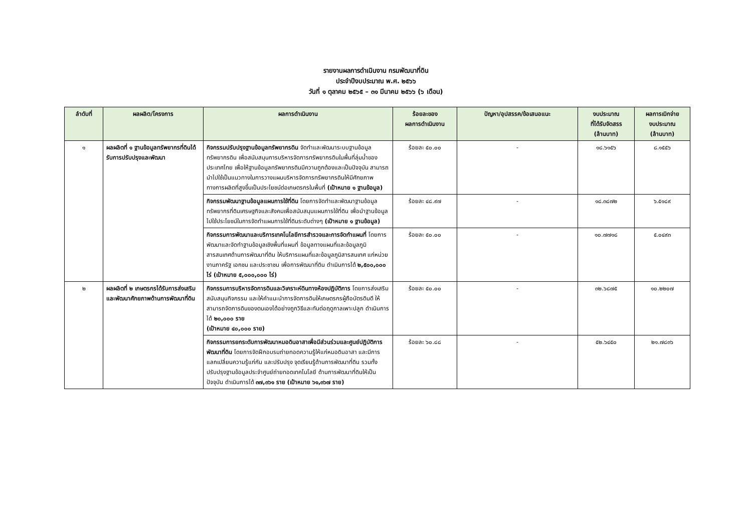รายงานผลการดำเนินงาน กรมพัฒนาที่ดิน
ประจำปีงบประมาณ พ.ศ. ๒๕๖๖
วันที่ ๑ ตุลาคม ๒๕๖๕ – ๓๑ มีนาคม ๒๕๖๖ (๖ เดือน)
| ลำดับที่ | ผลผลิต/โครงการ | ผลการดำเนินงาน | ร้อยละของ ผลการดำเนินงาน | ปัญหา/อุปสรรค/ข้อเสนอแนะ | งบประมาณ ที่ได้รับจัดสรร (ล้านบาท) | ผลการเบิกจ่าย งบประมาณ (ล้านบาท) |
| --- | --- | --- | --- | --- | --- | --- |
| ๑ | ผลผลิตที่ ๑ ฐานข้อมูลทรัพยากรที่ดินได้รับการปรับปรุงและพัฒนา | กิจกรรมปรับปรุงฐานข้อมูลทรัพยากรดิน จัดทำและพัฒนาระบบฐานข้อมูลทรัพยากรดิน เพื่อสนับสนุนการบริหารจัดการทรัพยากรดินในพื้นที่ลุ่มน้ำของประเทศไทย เพื่อให้ฐานข้อมูลทรัพยากรดินมีความถูกต้องและเป็นปัจจุบัน สามารถนำไปใช้เป็นแนวทางในการวางแผนบริหารจัดการทรัพยากรดินให้มีศักยภาพทางการผลิตที่สูงขึ้นเป็นประโยชน์ต่อเกษตรกรในพื้นที่ (เป้าหมาย ๑ ฐานข้อมูล) | ร้อยละ ๕๐.๐๐ | - | ๑๘.๖๑๕๖ | ๘.๑๕๕๖ |
| | | กิจกรรมพัฒนาฐานข้อมูลแผนการใช้ที่ดิน โดยการจัดทำและพัฒนาฐานข้อมูลทรัพยากรที่ดินเศรษฐกิจและสังคมเพื่อสนับสนุนแผนการใช้ที่ดิน เพื่อนำฐานข้อมูลไปใช้ประโยชน์ในการจัดทำแผนการใช้ที่ดินระดับต่างๆ (เป้าหมาย ๑ ฐานข้อมูล) | ร้อยละ ๔๘.๙๗ | - | ๑๘.๓๘๗๒ | ๖.๕๑๘๙ |
| | | กิจกรรมการพัฒนาและบริการเทคโนโลยีการสำรวจและการจัดทำแผนที่ โดยการพัฒนาและจัดทำฐานข้อมูลเชิงพื้นที่แผนที่ ข้อมูลทางแผนที่และข้อมูลภูมิสารสนเทศด้านการพัฒนาที่ดิน ให้บริการแผนที่และข้อมูลภูมิสารสนเทศ แก่หน่วยงานภาครัฐ เอกชน และประชาชน เพื่อการพัฒนาที่ดิน ดำเนินการได้ ๒,๕๐๐,๐๐๐ ไร่ (เป้าหมาย ๕,๐๐๐,๐๐๐ ไร่) | ร้อยละ ๕๐.๐๐ | - | ๑๐.๗๗๑๘ | ๕.๐๔๙๓ |
| ๒ | ผลผลิตที่ ๒ เกษตรกรได้รับการส่งเสริมและพัฒนาศักยภาพด้านการพัฒนาที่ดิน | กิจกรรมการบริหารจัดการดินและวิเคราะห์ดินทางห้องปฏิบัติการ โดยการส่งเสริม สนับสนุนกิจกรรม และให้คำแนะนำการจัดการดินให้เกษตรกรผู้ถือบัตรดินดี ให้สามารถจัดการดินของตนเองได้อย่างถูกวิธีและทันต่อฤดูกาลเพาะปลูก ดำเนินการได้ ๒๐,๐๐๐ ราย (เป้าหมาย ๔๐,๐๐๐ ราย) | ร้อยละ ๕๐.๐๐ | - | ๓๒.๖๘๗๕ | ๑๐.๒๒๐๗ |
| | | กิจกรรมการยกระดับการพัฒนาหมอดินอาสาเพื่อมีส่วนร่วมและศูนย์ปฏิบัติการพัฒนาที่ดิน โดยการจัดฝึกอบรมถ่ายทอดความรู้ให้แก่หมอดินอาสา และมีการแลกเปลี่ยนความรู้แก่กัน และปรับปรุง จุดเรียนรู้ด้านการพัฒนาที่ดิน รวมทั้งปรับปรุงฐานข้อมูลประจำศูนย์ถ่ายทอดเทคโนโลยี ด้านการพัฒนาที่ดินให้เป็นปัจจุบัน ดำเนินการได้ ๓๗,๓๖๑ ราย (เป้าหมาย ๖๑,๓๖๗ ราย) | ร้อยละ ๖๐.๘๘ | - | ๕๒.๖๔๕๐ | ๒๑.๗๘๓๖ |